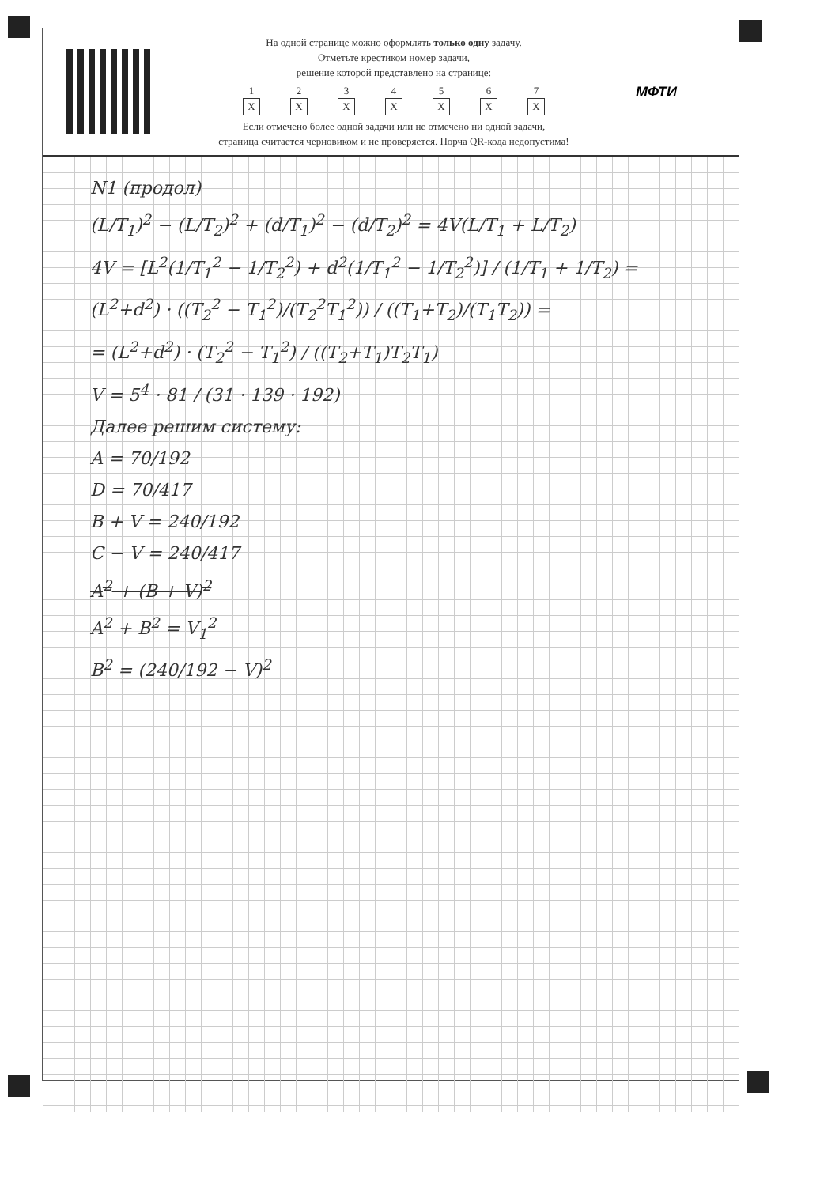На одной странице можно оформлять только одну задачу.
Отметьте крестиком номер задачи,
решение которой представлено на странице:
1
X
2
X
3
X
4
X
5
X
6
X
7
X
Если отмечено более одной задачи или не отмечено ни одной задачи,
страница считается черновиком и не проверяется. Порча QR-кода недопустима!
МФТИ
N1 (продол)
(L/T<sub>1</sub>)<sup>2</sup> − (L/T<sub>2</sub>)<sup>2</sup> + (d/T<sub>1</sub>)<sup>2</sup> − (d/T<sub>2</sub>)<sup>2</sup> = 4V(L/T<sub>1</sub> + L/T<sub>2</sub>)
4V = [L<sup>2</sup>(1/T<sub>1</sub><sup>2</sup> − 1/T<sub>2</sub><sup>2</sup>) + d<sup>2</sup>(1/T<sub>1</sub><sup>2</sup> − 1/T<sub>2</sub><sup>2</sup>)] / (1/T<sub>1</sub> + 1/T<sub>2</sub>) = (L<sup>2</sup>+d<sup>2</sup>) · ((T<sub>2</sub><sup>2</sup> − T<sub>1</sub><sup>2</sup>)/(T<sub>2</sub><sup>2</sup>T<sub>1</sub><sup>2</sup>)) / ((T<sub>1</sub>+T<sub>2</sub>)/(T<sub>1</sub>T<sub>2</sub>)) =
= (L<sup>2</sup>+d<sup>2</sup>) · (T<sub>2</sub><sup>2</sup> − T<sub>1</sub><sup>2</sup>) / ((T<sub>2</sub>+T<sub>1</sub>)T<sub>2</sub>T<sub>1</sub>)
V = 5<sup>4</sup> · 81 / (31 · 139 · 192)
Далее решим систему:
A = 70/192
D = 70/417
B + V = 240/192
C − V = 240/417
A<sup>2</sup> + (B + V)<sup>2</sup>
A<sup>2</sup> + B<sup>2</sup> = V<sub>1</sub><sup>2</sup>
B<sup>2</sup> = (240/192 − V)<sup>2</sup>